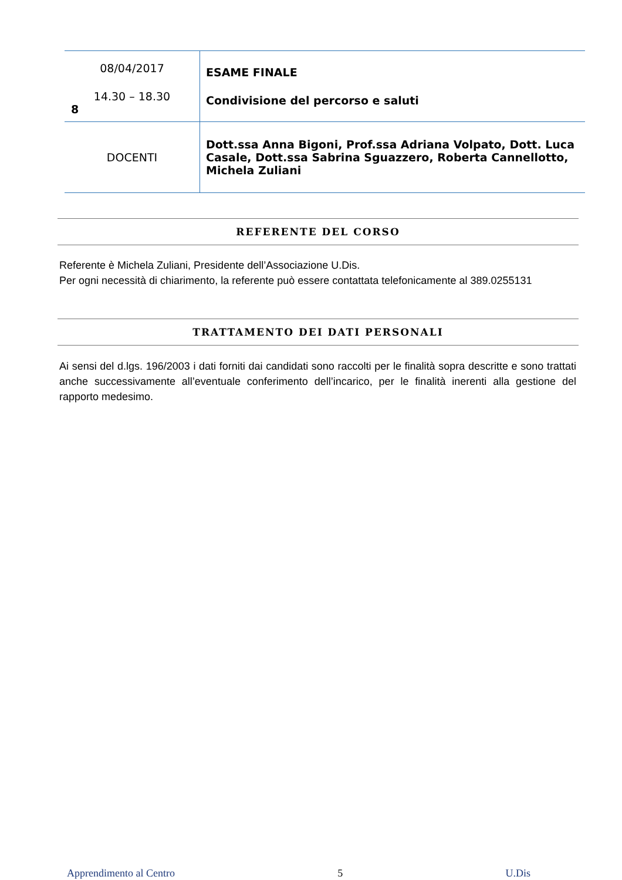| 08/04/2017 14.30 – 18.30 8 | ESAME FINALE Condivisione del percorso e saluti |
| DOCENTI | Dott.ssa Anna Bigoni, Prof.ssa Adriana Volpato, Dott. Luca Casale, Dott.ssa Sabrina Sguazzero, Roberta Cannellotto, Michela Zuliani |
REFERENTE DEL CORSO
Referente è Michela Zuliani, Presidente dell’Associazione U.Dis.
Per ogni necessità di chiarimento, la referente può essere contattata telefonicamente al 389.0255131
TRATTAMENTO DEI DATI PERSONALI
Ai sensi del d.lgs. 196/2003 i dati forniti dai candidati sono raccolti per le finalità sopra descritte e sono trattati anche successivamente all’eventuale conferimento dell’incarico, per le finalità inerenti alla gestione del rapporto medesimo.
Apprendimento al Centro 5 U.Dis